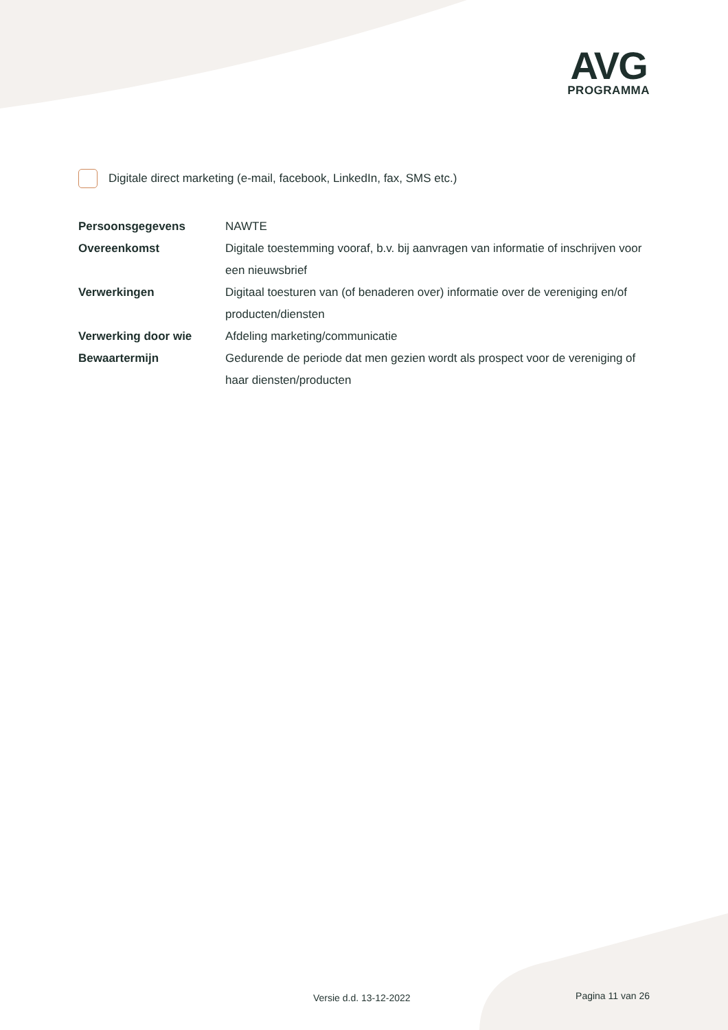AVG
PROGRAMMA
Digitale direct marketing (e-mail, facebook, LinkedIn, fax, SMS etc.)
| Persoonsgegevens | NAWTE |
| Overeenkomst | Digitale toestemming vooraf, b.v. bij aanvragen van informatie of inschrijven voor een nieuwsbrief |
| Verwerkingen | Digitaal toesturen van (of benaderen over) informatie over de vereniging en/of producten/diensten |
| Verwerking door wie | Afdeling marketing/communicatie |
| Bewaartermijn | Gedurende de periode dat men gezien wordt als prospect voor de vereniging of haar diensten/producten |
Versie d.d. 13-12-2022 Pagina 11 van 26